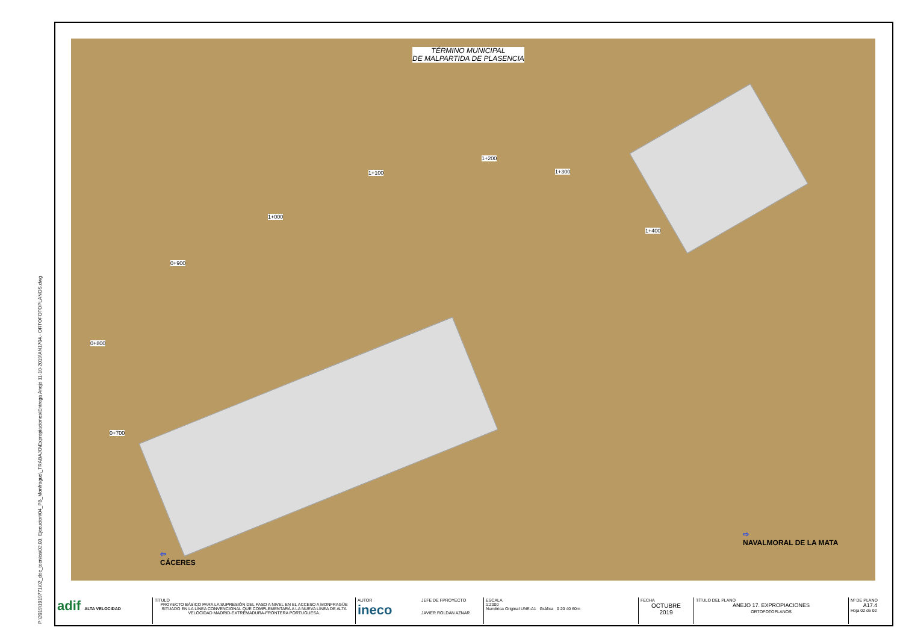P:\2019\1919771\02_doc_tecnica\02.03. Ejecucion\04_PB_Monfrague\_TRABAJO\Expropiaciones\Entrega Anejo 11-10-2019\AN1704.- ORTOFOTOPLANOS.dwg
TÉRMINO MUNICIPAL
DE MALPARTIDA DE PLASENCIA
0+700
0+800
0+900
1+000
1+100
1+200
1+300
1+400
⇦
CÁCERES
⇨
NAVALMORAL DE LA MATA
| adif ALTA VELOCIDAD | TÍTULO PROYECTO BÁSICO PARA LA SUPRESIÓN DEL PASO A NIVEL EN EL ACCESO A MONFRAGÜE SITUADO EN LA LÍNEA CONVENCIONAL QUE COMPLEMENTARÁ A LA NUEVA LÍNEA DE ALTA VELOCIDAD MADRID-EXTREMADURA-FRONTERA PORTUGUESA. | AUTOR ineco | JEFE DE FPROYECTO JAVIER ROLDÁN AZNAR | ESCALA 1:2000 Numérica Original UNE-A1 Gráfica 0 20 40 60m | FECHA OCTUBRE 2019 | TÍTULO DEL PLANO ANEJO 17. EXPROPIACIONES ORTOFOTOPLANOS | Nº DE PLANO A17.4 Hoja 02 de 02 |